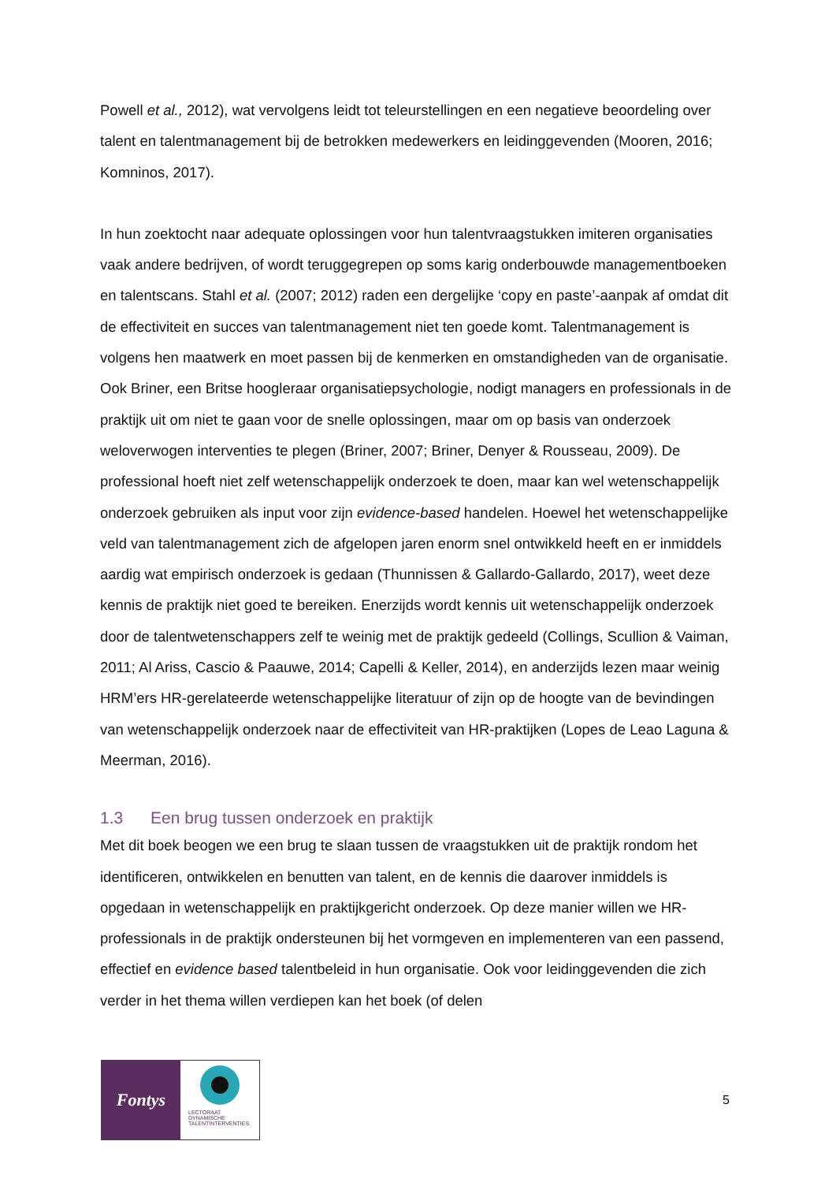Powell et al., 2012), wat vervolgens leidt tot teleurstellingen en een negatieve beoordeling over talent en talentmanagement bij de betrokken medewerkers en leidinggevenden (Mooren, 2016; Komninos, 2017).
In hun zoektocht naar adequate oplossingen voor hun talentvraagstukken imiteren organisaties vaak andere bedrijven, of wordt teruggegrepen op soms karig onderbouwde managementboeken en talentscans. Stahl et al. (2007; 2012) raden een dergelijke ‘copy en paste’-aanpak af omdat dit de effectiviteit en succes van talentmanagement niet ten goede komt. Talentmanagement is volgens hen maatwerk en moet passen bij de kenmerken en omstandigheden van de organisatie. Ook Briner, een Britse hoogleraar organisatiepsychologie, nodigt managers en professionals in de praktijk uit om niet te gaan voor de snelle oplossingen, maar om op basis van onderzoek weloverwogen interventies te plegen (Briner, 2007; Briner, Denyer & Rousseau, 2009). De professional hoeft niet zelf wetenschappelijk onderzoek te doen, maar kan wel wetenschappelijk onderzoek gebruiken als input voor zijn evidence-based handelen. Hoewel het wetenschappelijke veld van talentmanagement zich de afgelopen jaren enorm snel ontwikkeld heeft en er inmiddels aardig wat empirisch onderzoek is gedaan (Thunnissen & Gallardo-Gallardo, 2017), weet deze kennis de praktijk niet goed te bereiken. Enerzijds wordt kennis uit wetenschappelijk onderzoek door de talentwetenschappers zelf te weinig met de praktijk gedeeld (Collings, Scullion & Vaiman, 2011; Al Ariss, Cascio & Paauwe, 2014; Capelli & Keller, 2014), en anderzijds lezen maar weinig HRM’ers HR-gerelateerde wetenschappelijke literatuur of zijn op de hoogte van de bevindingen van wetenschappelijk onderzoek naar de effectiviteit van HR-praktijken (Lopes de Leao Laguna & Meerman, 2016).
1.3 Een brug tussen onderzoek en praktijk
Met dit boek beogen we een brug te slaan tussen de vraagstukken uit de praktijk rondom het identificeren, ontwikkelen en benutten van talent, en de kennis die daarover inmiddels is opgedaan in wetenschappelijk en praktijkgericht onderzoek. Op deze manier willen we HR-professionals in de praktijk ondersteunen bij het vormgeven en implementeren van een passend, effectief en evidence based talentbeleid in hun organisatie. Ook voor leidinggevenden die zich verder in het thema willen verdiepen kan het boek (of delen
Fontys
LECTORAAT
DYNAMISCHE
TALENTINTERVENTIES
5